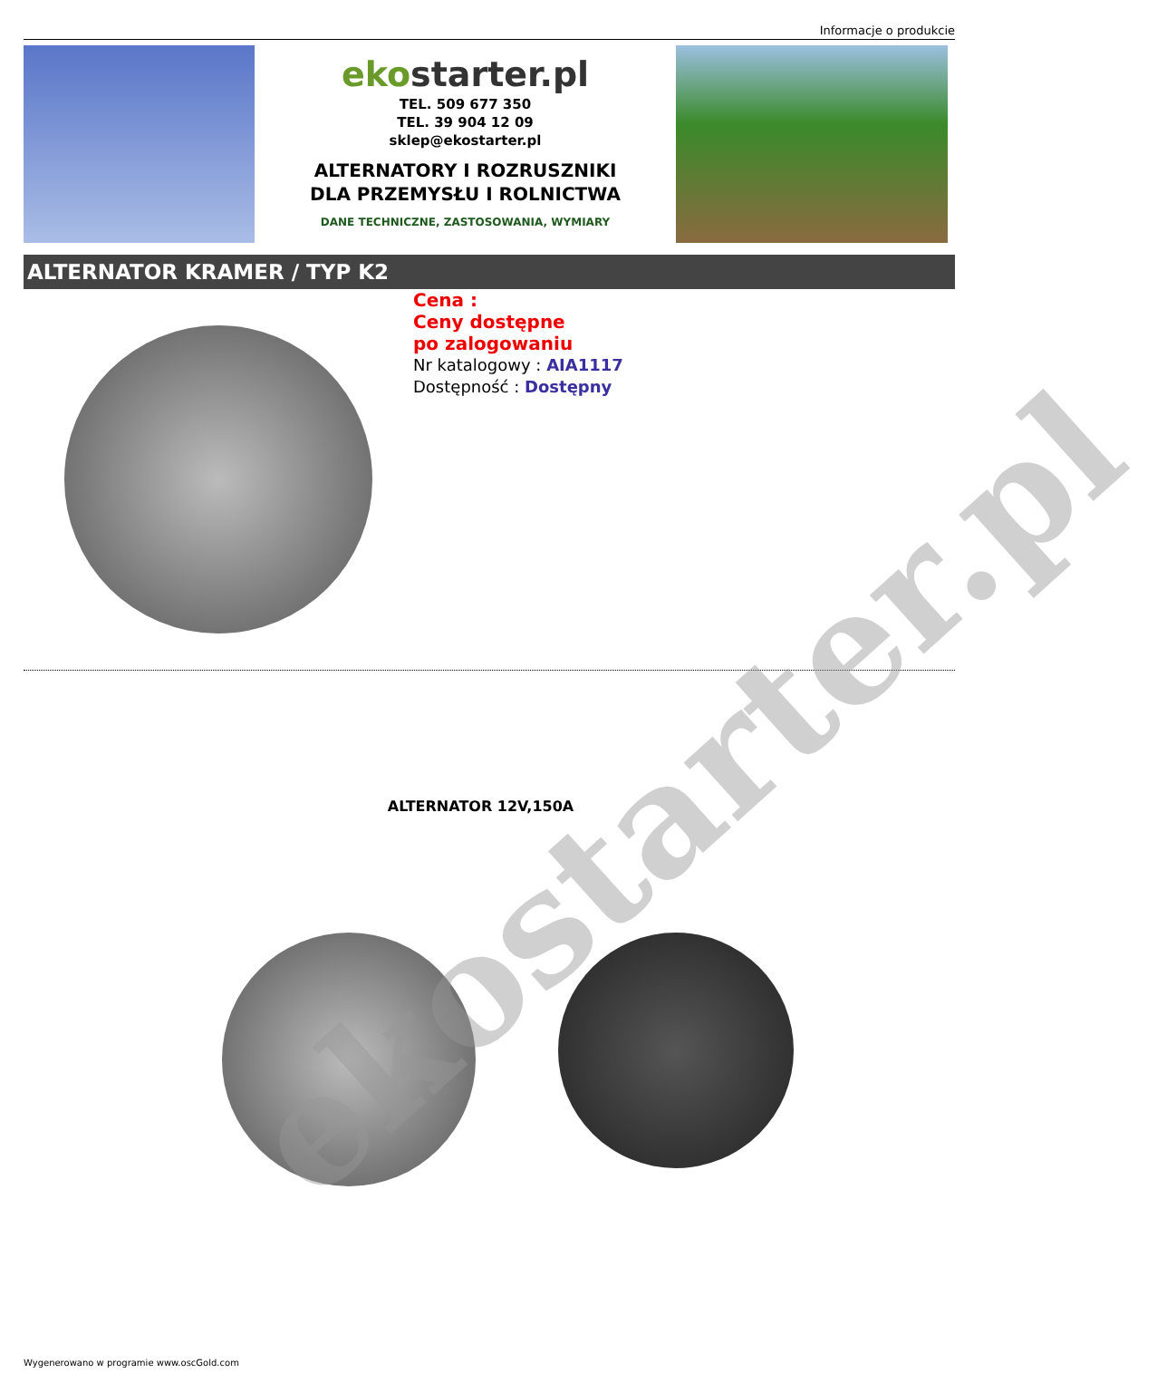Informacje o produkcie
ekostarter.pl
TEL. 509 677 350
TEL. 39 904 12 09
sklep@ekostarter.pl
ALTERNATORY I ROZRUSZNIKI
DLA PRZEMYSŁU I ROLNICTWA
DANE TECHNICZNE, ZASTOSOWANIA, WYMIARY
ALTERNATOR KRAMER / TYP K2
Cena :
Ceny dostępne
po zalogowaniu
Nr katalogowy : AIA1117
Dostępność : Dostępny
ALTERNATOR 12V,150A
ekostarter.pl
Wygenerowano w programie www.oscGold.com